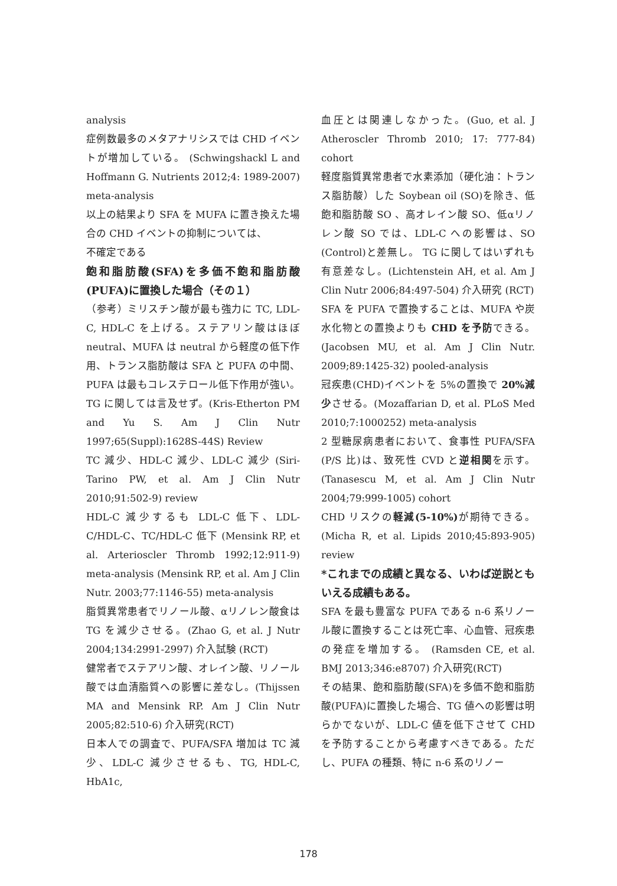analysis
症例数最多のメタアナリシスでは CHD イベントが増加している。 (Schwingshackl L and Hoffmann G. Nutrients 2012;4: 1989-2007) meta-analysis
以上の結果より SFA を MUFA に置き換えた場合の CHD イベントの抑制については、
不確定である
飽和脂肪酸(SFA)を多価不飽和脂肪酸(PUFA)に置換した場合（その１）
（参考）ミリスチン酸が最も強力に TC, LDL-C, HDL-C を上げる。ステアリン酸はほぼ neutral、MUFA は neutral から軽度の低下作用、トランス脂肪酸は SFA と PUFA の中間、PUFA は最もコレステロール低下作用が強い。TG に関しては言及せず。(Kris-Etherton PM and Yu S. Am J Clin Nutr 1997;65(Suppl):1628S-44S) Review
TC 減少、HDL-C 減少、LDL-C 減少 (Siri-Tarino PW, et al. Am J Clin Nutr 2010;91:502-9) review
HDL-C 減少するも LDL-C 低下、LDL-C/HDL-C、TC/HDL-C 低下 (Mensink RP, et al. Arterioscler Thromb 1992;12:911-9) meta-analysis (Mensink RP, et al. Am J Clin Nutr. 2003;77:1146-55) meta-analysis
脂質異常患者でリノール酸、αリノレン酸食は TG を減少させる。(Zhao G, et al. J Nutr 2004;134:2991-2997) 介入試験 (RCT)
健常者でステアリン酸、オレイン酸、リノール酸では血清脂質への影響に差なし。(Thijssen MA and Mensink RP. Am J Clin Nutr 2005;82:510-6) 介入研究(RCT)
日本人での調査で、PUFA/SFA 増加は TC 減少、LDL-C 減少させるも、TG, HDL-C, HbA1c,
血圧とは関連しなかった。(Guo, et al. J Atheroscler Thromb 2010; 17: 777-84) cohort
軽度脂質異常患者で水素添加（硬化油：トランス脂肪酸）した Soybean oil (SO)を除き、低飽和脂肪酸 SO 、高オレイン酸 SO、低αリノレン酸 SO では、LDL-C への影響は、SO (Control)と差無し。 TG に関してはいずれも有意差なし。(Lichtenstein AH, et al. Am J Clin Nutr 2006;84:497-504) 介入研究 (RCT)
SFA を PUFA で置換することは、MUFA や炭水化物との置換よりも CHD を予防できる。(Jacobsen MU, et al. Am J Clin Nutr. 2009;89:1425-32) pooled-analysis
冠疾患(CHD)イベントを 5%の置換で 20%減少させる。(Mozaffarian D, et al. PLoS Med 2010;7:1000252) meta-analysis
2 型糖尿病患者において、食事性 PUFA/SFA (P/S 比)は、致死性 CVD と逆相関を示す。(Tanasescu M, et al. Am J Clin Nutr 2004;79:999-1005) cohort
CHD リスクの軽減(5-10%) が期待できる。(Micha R, et al. Lipids 2010;45:893-905) review
*これまでの成績と異なる、いわば逆説ともいえる成績もある。
SFA を最も豊富な PUFA である n-6 系リノール酸に置換することは死亡率、心血管、冠疾患の発症を増加する。 (Ramsden CE, et al. BMJ 2013;346:e8707) 介入研究(RCT)
その結果、飽和脂肪酸(SFA)を多価不飽和脂肪酸(PUFA)に置換した場合、TG 値への影響は明らかでないが、LDL-C 値を低下させて CHD を予防することから考慮すべきである。ただし、PUFA の種類、特に n-6 系のリノー
178